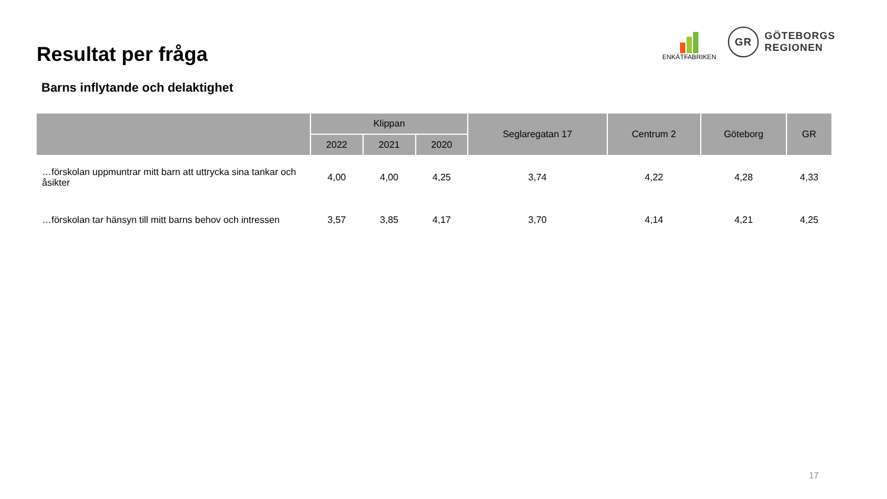Resultat per fråga
ENKÄTFABRIKEN
GR
GÖTEBORGS
REGIONEN
Barns inflytande och delaktighet
| | Klippan | | | Seglaregatan 17 | Centrum 2 | Göteborg | GR |
| --- | --- | --- | --- | --- | --- | --- | --- |
| | 2022 | 2021 | 2020 | | | | |
| …förskolan uppmuntrar mitt barn att uttrycka sina tankar och åsikter | 4,00 | 4,00 | 4,25 | 3,74 | 4,22 | 4,28 | 4,33 |
| …förskolan tar hänsyn till mitt barns behov och intressen | 3,57 | 3,85 | 4,17 | 3,70 | 4,14 | 4,21 | 4,25 |
17